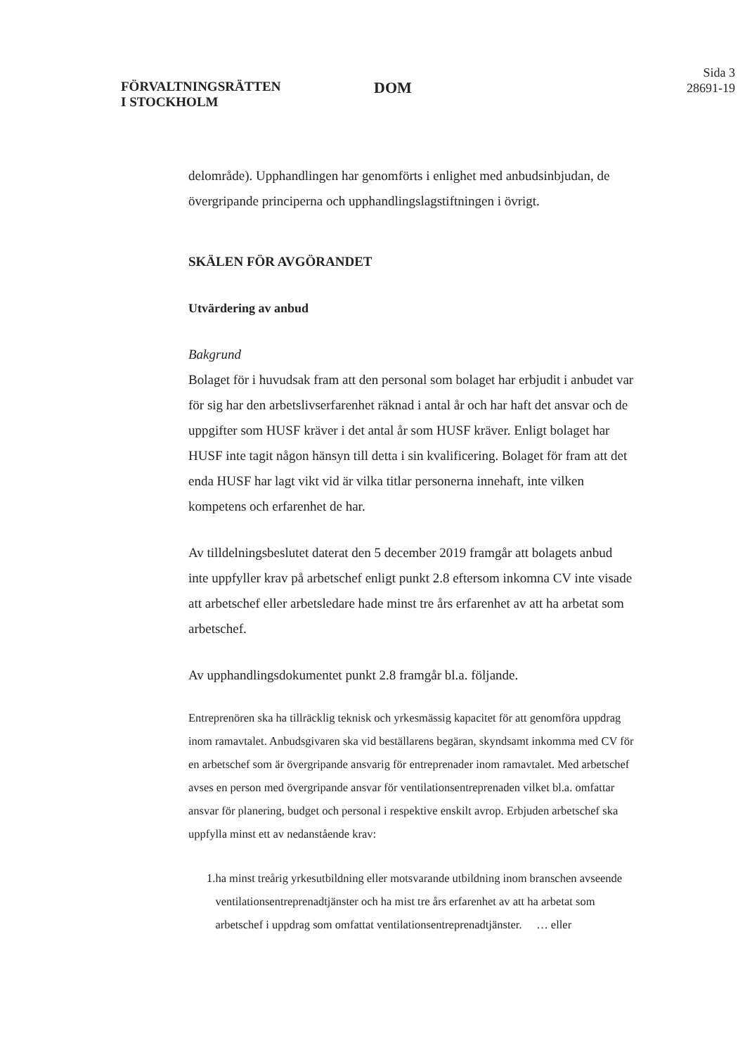FÖRVALTNINGSRÄTTEN
I STOCKHOLM
DOM
Sida 3
28691-19
delområde). Upphandlingen har genomförts i enlighet med anbudsinbjudan, de övergripande principerna och upphandlingslagstiftningen i övrigt.
SKÄLEN FÖR AVGÖRANDET
Utvärdering av anbud
Bakgrund
Bolaget för i huvudsak fram att den personal som bolaget har erbjudit i anbudet var för sig har den arbetslivserfarenhet räknad i antal år och har haft det ansvar och de uppgifter som HUSF kräver i det antal år som HUSF kräver. Enligt bolaget har HUSF inte tagit någon hänsyn till detta i sin kvalificering. Bolaget för fram att det enda HUSF har lagt vikt vid är vilka titlar personerna innehaft, inte vilken kompetens och erfarenhet de har.
Av tilldelningsbeslutet daterat den 5 december 2019 framgår att bolagets anbud inte uppfyller krav på arbetschef enligt punkt 2.8 eftersom inkomna CV inte visade att arbetschef eller arbetsledare hade minst tre års erfarenhet av att ha arbetat som arbetschef.
Av upphandlingsdokumentet punkt 2.8 framgår bl.a. följande.
Entreprenören ska ha tillräcklig teknisk och yrkesmässig kapacitet för att genomföra uppdrag inom ramavtalet. Anbudsgivaren ska vid beställarens begäran, skyndsamt inkomma med CV för en arbetschef som är övergripande ansvarig för entreprenader inom ramavtalet. Med arbetschef avses en person med övergripande ansvar för ventilationsentreprenaden vilket bl.a. omfattar ansvar för planering, budget och personal i respektive enskilt avrop. Erbjuden arbetschef ska uppfylla minst ett av nedanstående krav:
1. ha minst treårig yrkesutbildning eller motsvarande utbildning inom branschen avseende ventilationsentreprenadtjänster och ha mist tre års erfarenhet av att ha arbetat som arbetschef i uppdrag som omfattat ventilationsentreprenadtjänster. … eller